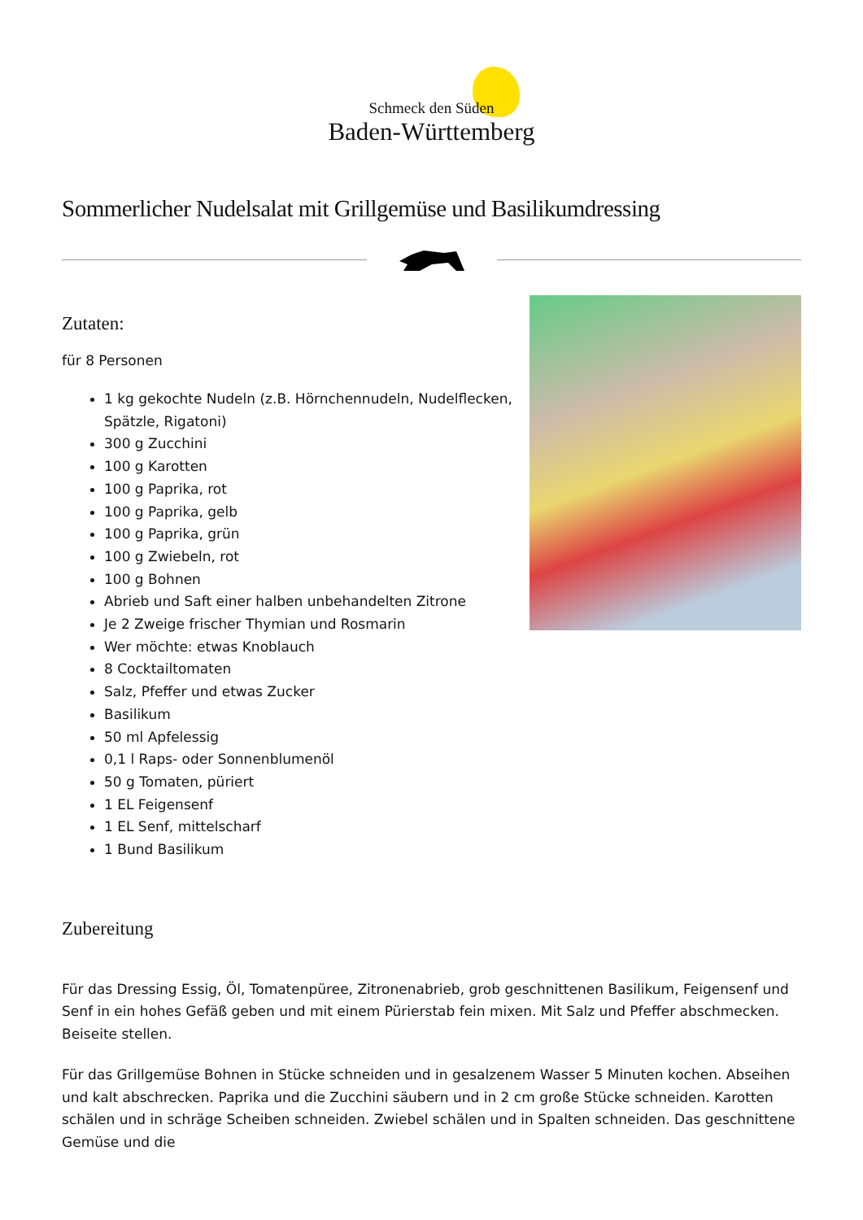Schmeck den Süden
Baden-Württemberg
Sommerlicher Nudelsalat mit Grillgemüse und Basilikumdressing
Zutaten:
für 8 Personen
1 kg gekochte Nudeln (z.B. Hörnchennudeln, Nudelflecken, Spätzle, Rigatoni)
300 g Zucchini
100 g Karotten
100 g Paprika, rot
100 g Paprika, gelb
100 g Paprika, grün
100 g Zwiebeln, rot
100 g Bohnen
Abrieb und Saft einer halben unbehandelten Zitrone
Je 2 Zweige frischer Thymian und Rosmarin
Wer möchte: etwas Knoblauch
8 Cocktailtomaten
Salz, Pfeffer und etwas Zucker
Basilikum
50 ml Apfelessig
0,1 l Raps- oder Sonnenblumenöl
50 g Tomaten, püriert
1 EL Feigensenf
1 EL Senf, mittelscharf
1 Bund Basilikum
Zubereitung
Für das Dressing Essig, Öl, Tomatenpüree, Zitronenabrieb, grob geschnittenen Basilikum, Feigensenf und Senf in ein hohes Gefäß geben und mit einem Pürierstab fein mixen. Mit Salz und Pfeffer abschmecken. Beiseite stellen.
Für das Grillgemüse Bohnen in Stücke schneiden und in gesalzenem Wasser 5 Minuten kochen. Abseihen und kalt abschrecken. Paprika und die Zucchini säubern und in 2 cm große Stücke schneiden. Karotten schälen und in schräge Scheiben schneiden. Zwiebel schälen und in Spalten schneiden. Das geschnittene Gemüse und die